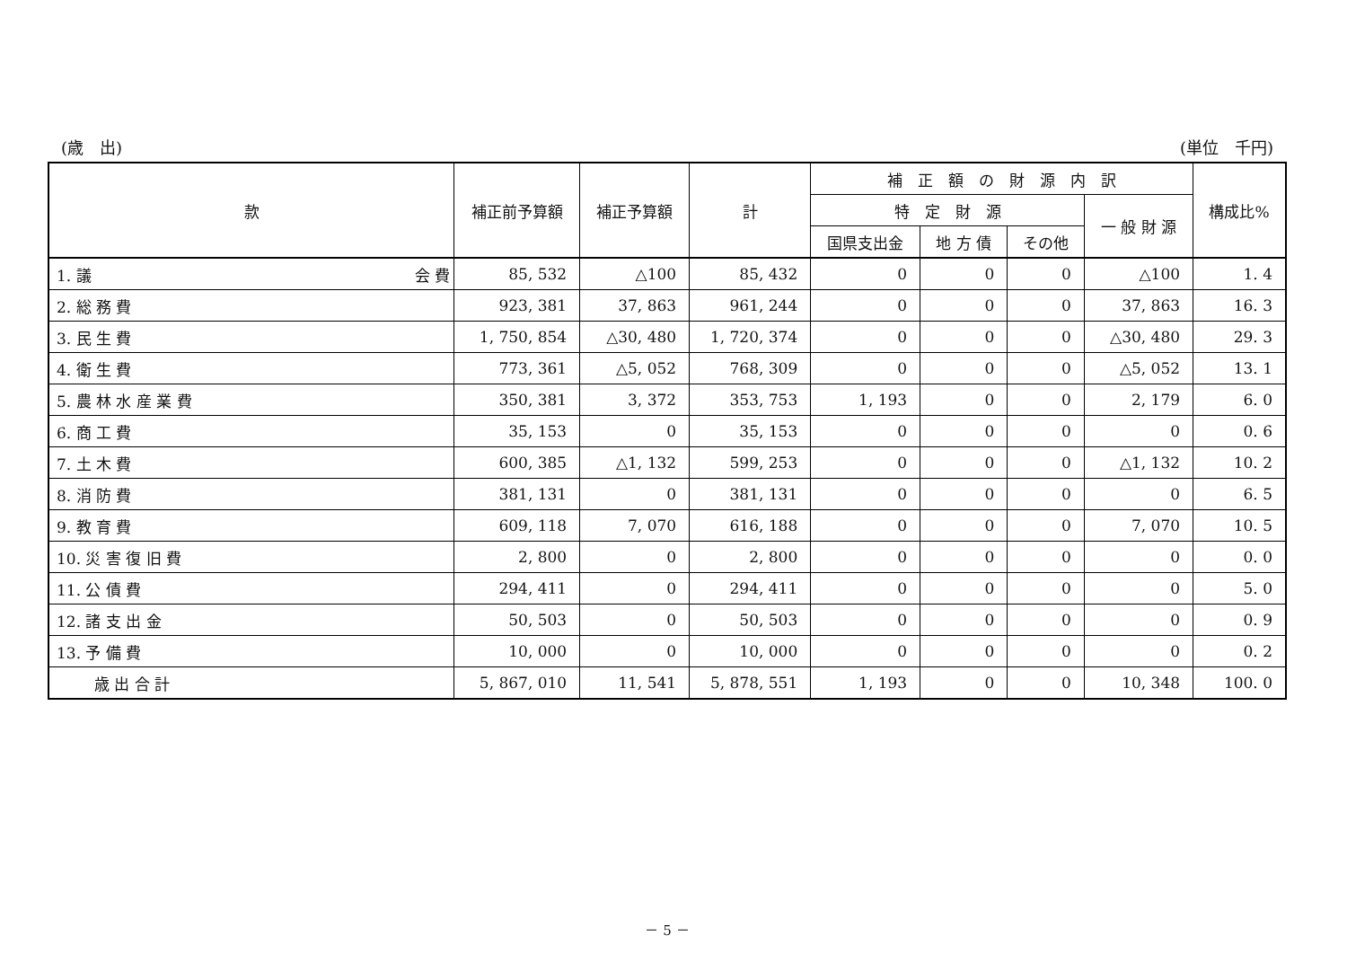(歳　出) (単位　千円)
| 款 | 補正前予算額 | 補正予算額 | 計 | 補 正 額 の 財 源 内 訳 | | | | 構成比% |
| --- | --- | --- | --- | --- | --- | --- | --- | --- |
| | | | | 特 定 財 源 | | | 一 般 財 源 | |
| | | | | 国県支出金 | 地 方 債 | その他 | | |
| 1. 議 会 費 | 85, 532 | △100 | 85, 432 | 0 | 0 | 0 | △100 | 1. 4 |
| 2. 総 務 費 | 923, 381 | 37, 863 | 961, 244 | 0 | 0 | 0 | 37, 863 | 16. 3 |
| 3. 民 生 費 | 1, 750, 854 | △30, 480 | 1, 720, 374 | 0 | 0 | 0 | △30, 480 | 29. 3 |
| 4. 衛 生 費 | 773, 361 | △5, 052 | 768, 309 | 0 | 0 | 0 | △5, 052 | 13. 1 |
| 5. 農 林 水 産 業 費 | 350, 381 | 3, 372 | 353, 753 | 1, 193 | 0 | 0 | 2, 179 | 6. 0 |
| 6. 商 工 費 | 35, 153 | 0 | 35, 153 | 0 | 0 | 0 | 0 | 0. 6 |
| 7. 土 木 費 | 600, 385 | △1, 132 | 599, 253 | 0 | 0 | 0 | △1, 132 | 10. 2 |
| 8. 消 防 費 | 381, 131 | 0 | 381, 131 | 0 | 0 | 0 | 0 | 6. 5 |
| 9. 教 育 費 | 609, 118 | 7, 070 | 616, 188 | 0 | 0 | 0 | 7, 070 | 10. 5 |
| 10. 災 害 復 旧 費 | 2, 800 | 0 | 2, 800 | 0 | 0 | 0 | 0 | 0. 0 |
| 11. 公 債 費 | 294, 411 | 0 | 294, 411 | 0 | 0 | 0 | 0 | 5. 0 |
| 12. 諸 支 出 金 | 50, 503 | 0 | 50, 503 | 0 | 0 | 0 | 0 | 0. 9 |
| 13. 予 備 費 | 10, 000 | 0 | 10, 000 | 0 | 0 | 0 | 0 | 0. 2 |
| 歳 出 合 計 | 5, 867, 010 | 11, 541 | 5, 878, 551 | 1, 193 | 0 | 0 | 10, 348 | 100. 0 |
－ 5 －